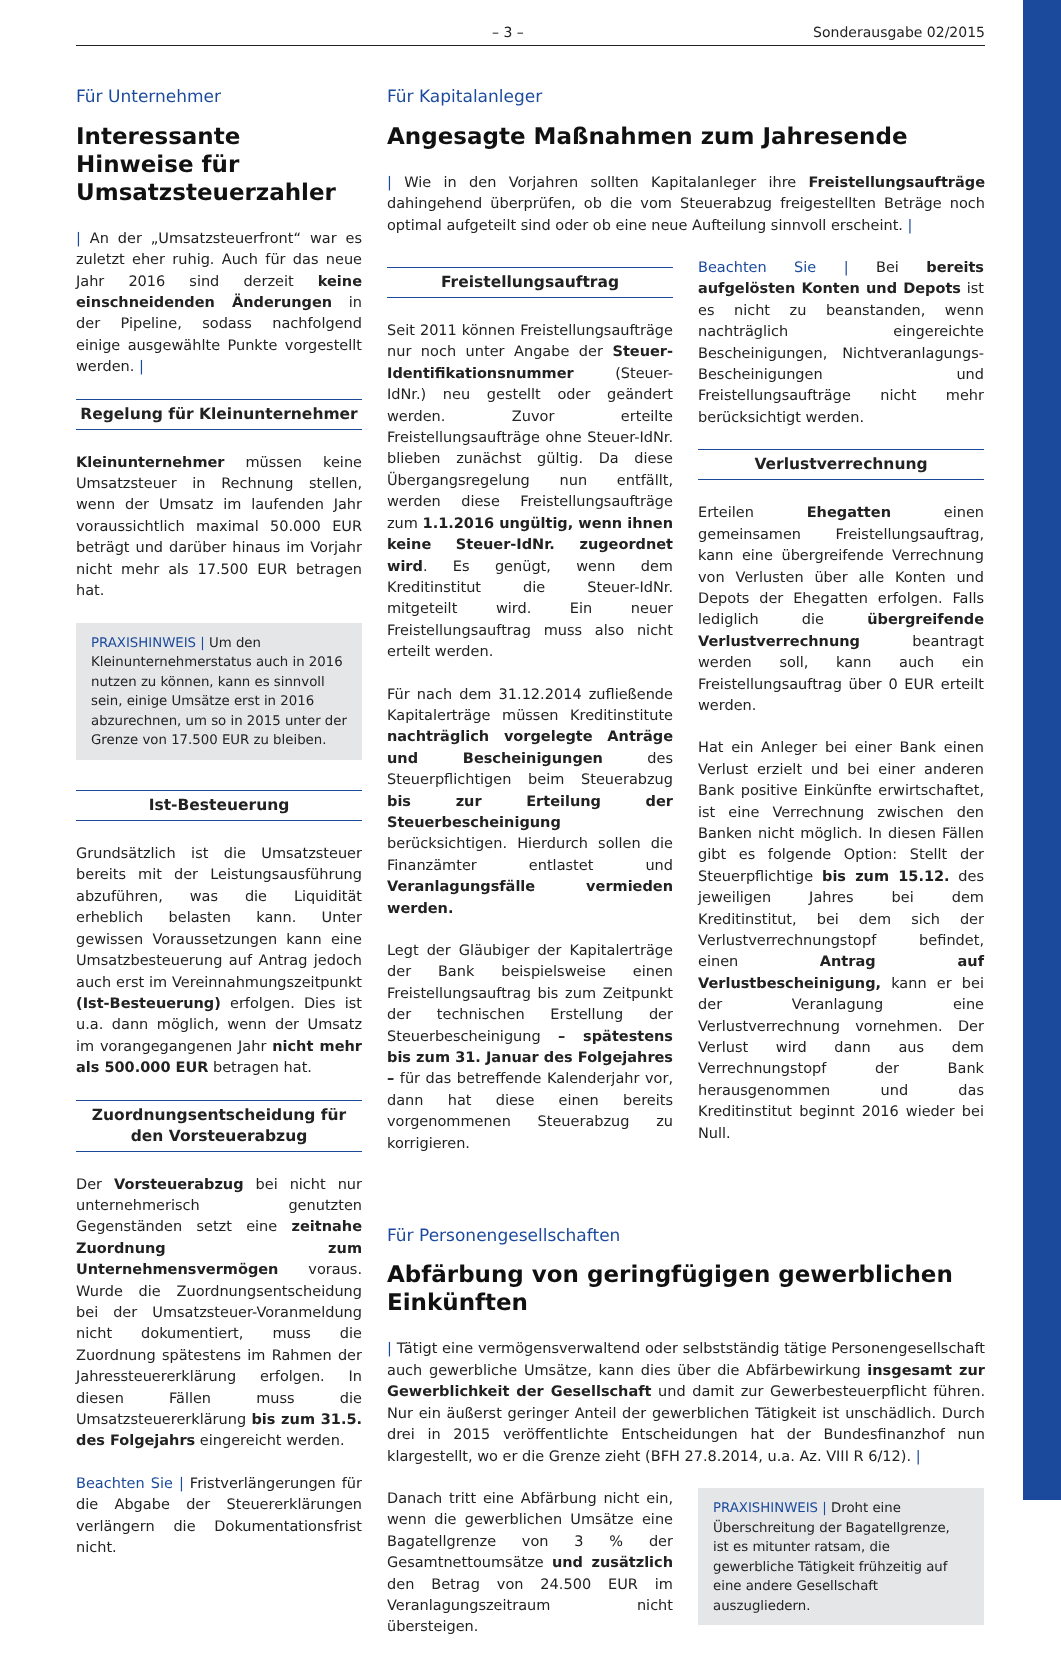– 3 – Sonderausgabe 02/2015
Für Unternehmer
Interessante Hinweise für Umsatzsteuerzahler
| An der „Umsatzsteuerfront“ war es zuletzt eher ruhig. Auch für das neue Jahr 2016 sind derzeit keine einschneidenden Änderungen in der Pipeline, sodass nachfolgend einige ausgewählte Punkte vorgestellt werden. |
Regelung für Kleinunternehmer
Kleinunternehmer müssen keine Umsatzsteuer in Rechnung stellen, wenn der Umsatz im laufenden Jahr voraussichtlich maximal 50.000 EUR beträgt und darüber hinaus im Vorjahr nicht mehr als 17.500 EUR betragen hat.
PRAXISHINWEIS | Um den Kleinunternehmerstatus auch in 2016 nutzen zu können, kann es sinnvoll sein, einige Umsätze erst in 2016 abzurechnen, um so in 2015 unter der Grenze von 17.500 EUR zu bleiben.
Ist-Besteuerung
Grundsätzlich ist die Umsatzsteuer bereits mit der Leistungsausführung abzuführen, was die Liquidität erheblich belasten kann. Unter gewissen Voraussetzungen kann eine Umsatzbesteuerung auf Antrag jedoch auch erst im Vereinnahmungszeitpunkt (Ist-Besteuerung) erfolgen. Dies ist u.a. dann möglich, wenn der Umsatz im vorangegangenen Jahr nicht mehr als 500.000 EUR betragen hat.
Zuordnungsentscheidung für den Vorsteuerabzug
Der Vorsteuerabzug bei nicht nur unternehmerisch genutzten Gegenständen setzt eine zeitnahe Zuordnung zum Unternehmensvermögen voraus. Wurde die Zuordnungsentscheidung bei der Umsatzsteuer-Voranmeldung nicht dokumentiert, muss die Zuordnung spätestens im Rahmen der Jahressteuererklärung erfolgen. In diesen Fällen muss die Umsatzsteuererklärung bis zum 31.5. des Folgejahrs eingereicht werden.
Beachten Sie | Fristverlängerungen für die Abgabe der Steuererklärungen verlängern die Dokumentationsfrist nicht.
Für Kapitalanleger
Angesagte Maßnahmen zum Jahresende
| Wie in den Vorjahren sollten Kapitalanleger ihre Freistellungsaufträge dahingehend überprüfen, ob die vom Steuerabzug freigestellten Beträge noch optimal aufgeteilt sind oder ob eine neue Aufteilung sinnvoll erscheint. |
Freistellungsauftrag
Seit 2011 können Freistellungsaufträge nur noch unter Angabe der Steuer-Identifikationsnummer (Steuer-IdNr.) neu gestellt oder geändert werden. Zuvor erteilte Freistellungsaufträge ohne Steuer-IdNr. blieben zunächst gültig. Da diese Übergangsregelung nun entfällt, werden diese Freistellungsaufträge zum 1.1.2016 ungültig, wenn ihnen keine Steuer-IdNr. zugeordnet wird. Es genügt, wenn dem Kreditinstitut die Steuer-IdNr. mitgeteilt wird. Ein neuer Freistellungsauftrag muss also nicht erteilt werden.
Für nach dem 31.12.2014 zufließende Kapitalerträge müssen Kreditinstitute nachträglich vorgelegte Anträge und Bescheinigungen des Steuerpflichtigen beim Steuerabzug bis zur Erteilung der Steuerbescheinigung berücksichtigen. Hierdurch sollen die Finanzämter entlastet und Veranlagungsfälle vermieden werden.
Legt der Gläubiger der Kapitalerträge der Bank beispielsweise einen Freistellungsauftrag bis zum Zeitpunkt der technischen Erstellung der Steuerbescheinigung – spätestens bis zum 31. Januar des Folgejahres – für das betreffende Kalenderjahr vor, dann hat diese einen bereits vorgenommenen Steuerabzug zu korrigieren.
Beachten Sie | Bei bereits aufgelösten Konten und Depots ist es nicht zu beanstanden, wenn nachträglich eingereichte Bescheinigungen, Nichtveranlagungs-Bescheinigungen und Freistellungsaufträge nicht mehr berücksichtigt werden.
Verlustverrechnung
Erteilen Ehegatten einen gemeinsamen Freistellungsauftrag, kann eine übergreifende Verrechnung von Verlusten über alle Konten und Depots der Ehegatten erfolgen. Falls lediglich die übergreifende Verlustverrechnung beantragt werden soll, kann auch ein Freistellungsauftrag über 0 EUR erteilt werden.
Hat ein Anleger bei einer Bank einen Verlust erzielt und bei einer anderen Bank positive Einkünfte erwirtschaftet, ist eine Verrechnung zwischen den Banken nicht möglich. In diesen Fällen gibt es folgende Option: Stellt der Steuerpflichtige bis zum 15.12. des jeweiligen Jahres bei dem Kreditinstitut, bei dem sich der Verlustverrechnungstopf befindet, einen Antrag auf Verlustbescheinigung, kann er bei der Veranlagung eine Verlustverrechnung vornehmen. Der Verlust wird dann aus dem Verrechnungstopf der Bank herausgenommen und das Kreditinstitut beginnt 2016 wieder bei Null.
Für Personengesellschaften
Abfärbung von geringfügigen gewerblichen Einkünften
| Tätigt eine vermögensverwaltend oder selbstständig tätige Personengesellschaft auch gewerbliche Umsätze, kann dies über die Abfärbewirkung insgesamt zur Gewerblichkeit der Gesellschaft und damit zur Gewerbesteuerpflicht führen. Nur ein äußerst geringer Anteil der gewerblichen Tätigkeit ist unschädlich. Durch drei in 2015 veröffentlichte Entscheidungen hat der Bundesfinanzhof nun klargestellt, wo er die Grenze zieht (BFH 27.8.2014, u.a. Az. VIII R 6/12). |
Danach tritt eine Abfärbung nicht ein, wenn die gewerblichen Umsätze eine Bagatellgrenze von 3 % der Gesamtnettoumsätze und zusätzlich den Betrag von 24.500 EUR im Veranlagungszeitraum nicht übersteigen.
PRAXISHINWEIS | Droht eine Überschreitung der Bagatellgrenze, ist es mitunter ratsam, die gewerbliche Tätigkeit frühzeitig auf eine andere Gesellschaft auszugliedern.